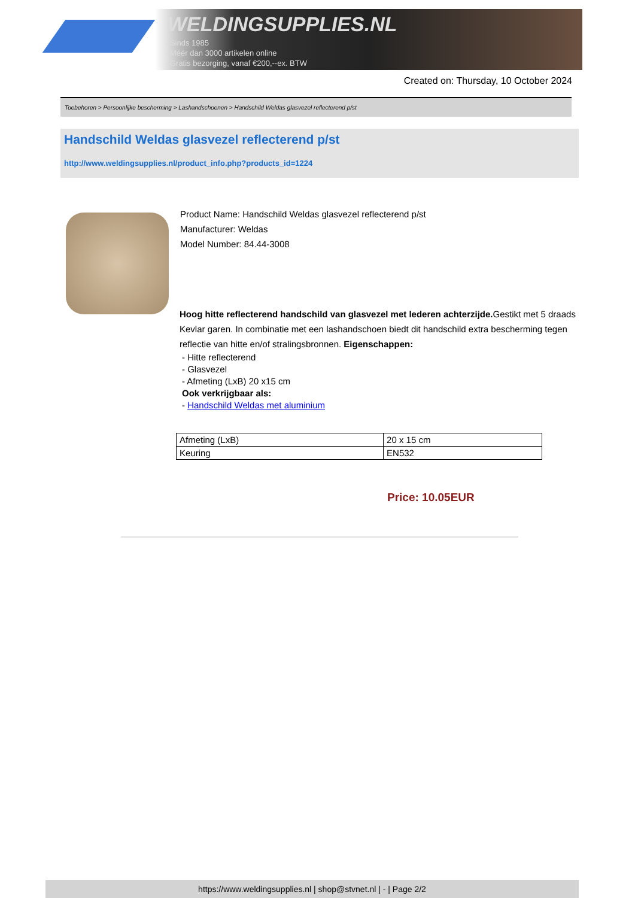WELDINGSUPPLIES.NL
- Sinds 1985
- Méér dan 3000 artikelen online
- Gratis bezorging, vanaf €200,--ex. BTW
Created on: Thursday, 10 October 2024
Toebehoren > Persoonlijke bescherming > Lashandschoenen > Handschild Weldas glasvezel reflecterend p/st
Handschild Weldas glasvezel reflecterend p/st
http://www.weldingsupplies.nl/product_info.php?products_id=1224
Product Name: Handschild Weldas glasvezel reflecterend p/st
Manufacturer: Weldas
Model Number: 84.44-3008
Hoog hitte reflecterend handschild van glasvezel met lederen achterzijde. Gestikt met 5 draads Kevlar garen. In combinatie met een lashandschoen biedt dit handschild extra bescherming tegen reflectie van hitte en/of stralingsbronnen. Eigenschappen:
- Hitte reflecterend
- Glasvezel
- Afmeting (LxB) 20 x15 cm
Ook verkrijgbaar als:
- Handschild Weldas met aluminium
| Afmeting (LxB) | 20 x 15 cm |
| Keuring | EN532 |
Price: 10.05EUR
https://www.weldingsupplies.nl | shop@stvnet.nl | - | Page 2/2